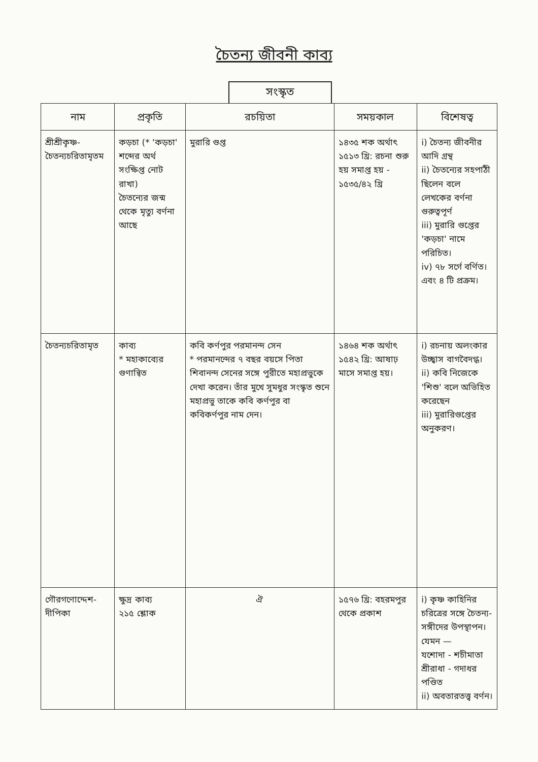চৈতন্য জীবনী কাব্য
সংস্কৃত
| নাম | প্রকৃতি | রচয়িতা | সময়কাল | বিশেষত্ব |
| --- | --- | --- | --- | --- |
| শ্রীশ্রীকৃষ্ণ-চৈতন্যচরিতামৃতম | কড়চা (* 'কড়চা' শব্দের অর্থ সংক্ষিপ্ত নোট রাখা) চৈতন্যের জন্ম থেকে মৃত্যু বর্ণনা আছে | মুরারি গুপ্ত | ১৪৩৫ শক অর্থাৎ ১৫১৩ খ্রি: রচনা শুরু হয় সমাপ্ত হয় - ১৫৩৫/৪২ খ্রি | i) চৈতন্য জীবনীর আদি গ্রন্থ ii) চৈতন্যের সহপাঠী ছিলেন বলে লেখকের বর্ণনা গুরুত্বপূর্ণ iii) মুরারি গুপ্তের 'কড়চা' নামে পরিচিত। iv) ৭৮ সর্গে বর্ণিত। এবং ৪ টি প্রক্রম। |
| চৈতন্যচরিতামৃত | কাব্য * মহাকাব্যের গুণান্বিত | কবি কর্ণপুর পরমানন্দ সেন * পরমানন্দের ৭ বছর বয়সে পিতা শিবানন্দ সেনের সঙ্গে পুরীতে মহাপ্রভুকে দেখা করেন। তাঁর মুখে সুমধুর সংস্কৃত শুনে মহাপ্রভু তাকে কবি কর্ণপুর বা কবিকর্ণপুর নাম দেন। | ১৪৬৪ শক অর্থাৎ ১৫৪২ খ্রি: আষাঢ় মাসে সমাপ্ত হয়। | i) রচনায় অলংকার উচ্ছ্বাস বাগবৈদগ্ধ। ii) কবি নিজেকে 'শিশু' বলে অভিহিত করেছেন iii) মুরারিগুপ্তের অনুকরণ। |
| গৌরগণোদ্দেশ-দীপিকা | ক্ষুদ্র কাব্য ২১৫ শ্লোক | ঐ | ১৫৭৬ খ্রি: বহরমপুর থেকে প্রকাশ | i) কৃষ্ণ কাহিনির চরিত্রের সঙ্গে চৈতন্য- সঙ্গীদের উপস্থাপন। যেমন — যশোদা - শচীমাতা শ্রীরাধা - গদাধর পণ্ডিত ii) অবতারতত্ত্ব বর্ণন। |